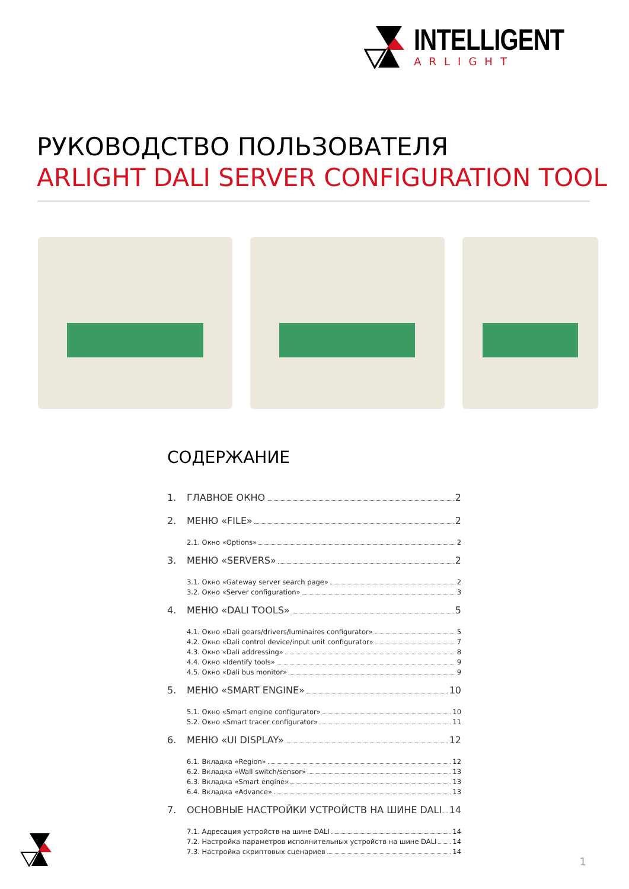INTELLIGENT
ARLIGHT
РУКОВОДСТВО ПОЛЬЗОВАТЕЛЯ
ARLIGHT DALI SERVER CONFIGURATION TOOL
СОДЕРЖАНИЕ
1. ГЛАВНОЕ ОКНО 2
2. МЕНЮ «FILE» 2
2.1. Окно «Options» 2
3. МЕНЮ «SERVERS» 2
3.1. Окно «Gateway server search page» 2
3.2. Окно «Server configuration» 3
4. МЕНЮ «DALI TOOLS» 5
4.1. Окно «Dali gears/drivers/luminaires configurator» 5
4.2. Окно «Dali control device/input unit configurator» 7
4.3. Окно «Dali addressing» 8
4.4. Окно «Identify tools» 9
4.5. Окно «Dali bus monitor» 9
5. МЕНЮ «SMART ENGINE» 10
5.1. Окно «Smart engine configurator» 10
5.2. Окно «Smart tracer configurator» 11
6. МЕНЮ «UI DISPLAY» 12
6.1. Вкладка «Region» 12
6.2. Вкладка «Wall switch/sensor» 13
6.3. Вкладка «Smart engine» 13
6.4. Вкладка «Advance» 13
7. ОСНОВНЫЕ НАСТРОЙКИ УСТРОЙСТВ НА ШИНЕ DALI 14
7.1. Адресация устройств на шине DALI 14
7.2. Настройка параметров исполнительных устройств на шине DALI 14
7.3. Настройка скриптовых сценариев 14
1